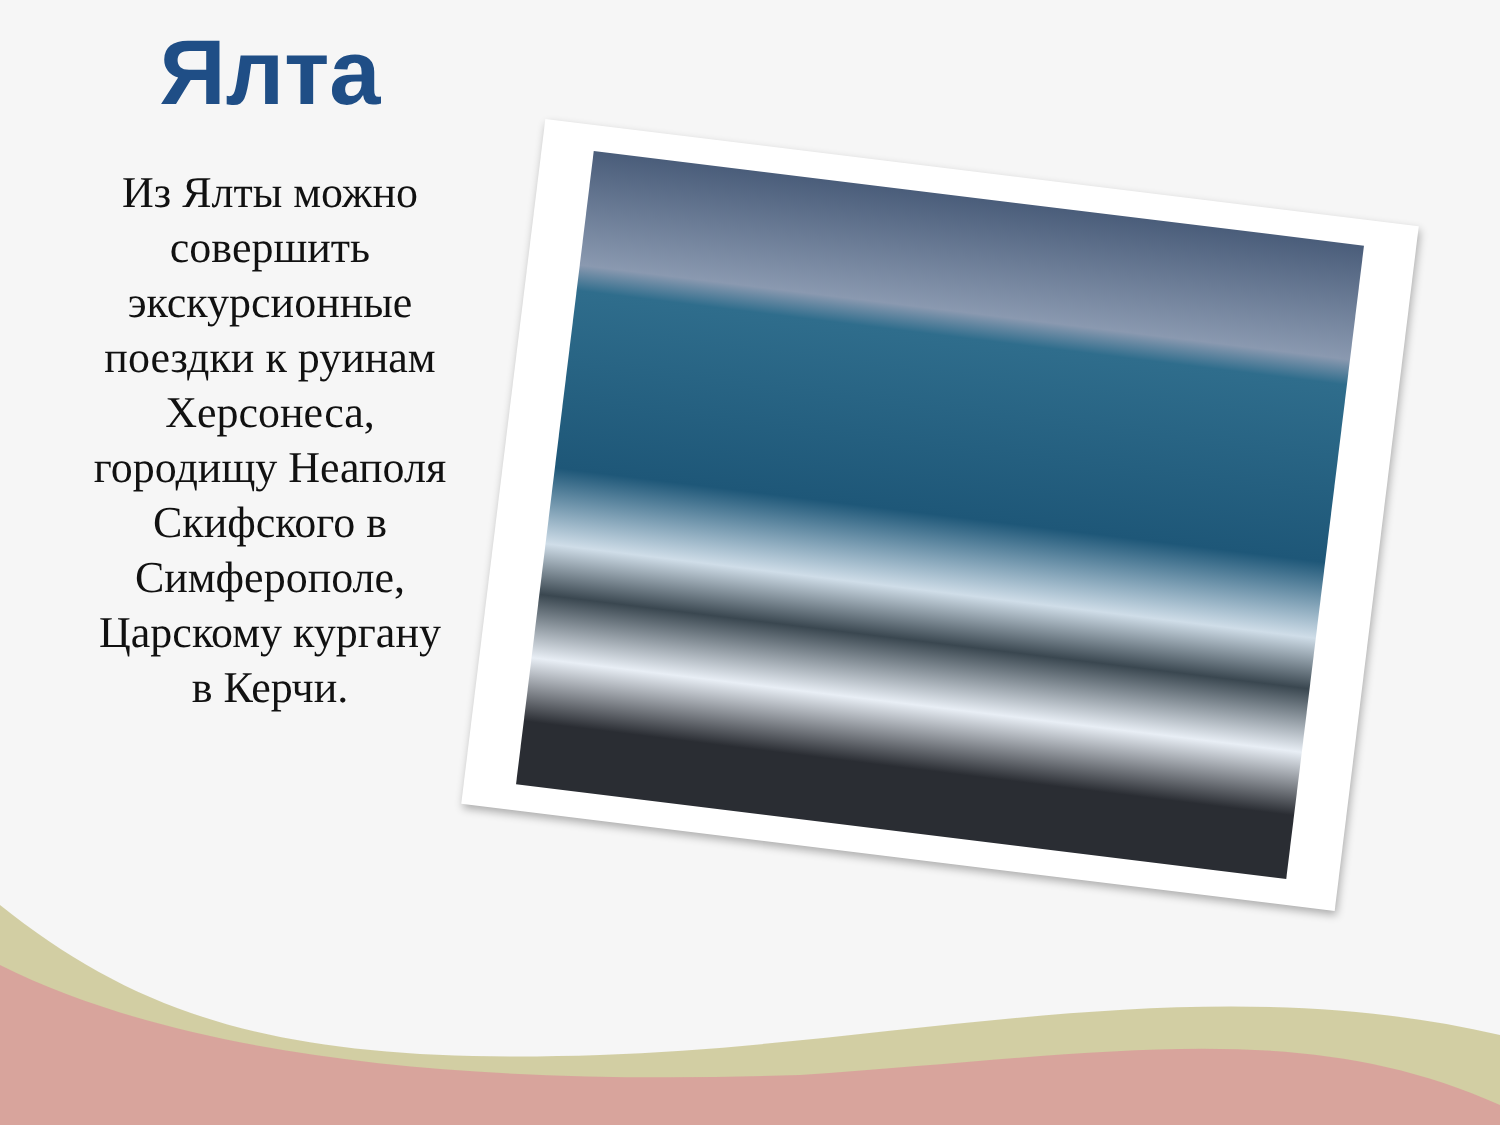Ялта
Из Ялты можно совершить экскурсионные поездки к руинам Херсонеса, городищу Неаполя Скифского в Симферополе, Царскому кургану в Керчи.